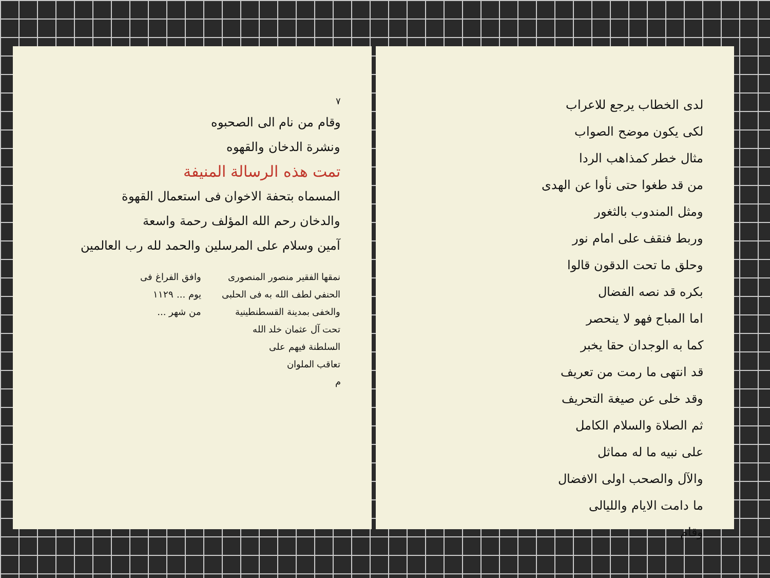لدى الخطاب يرجع للاعراب
لكى يكون موضح الصواب
مثال خطر كمذاهب الردا
من قد طغوا حتى نأوا عن الهدى
ومثل المندوب بالثغور
وربط فنقف على امام نور
وحلق ما تحت الدقون قالوا
بكره قد نصه الفضال
اما المباح فهو لا ينحصر
كما به الوجدان حقا يخبر
قد انتهى ما رمت من تعريف
وقد خلى عن صيغة التحريف
ثم الصلاة والسلام الكامل
على نبيه ما له مماثل
والآل والصحب اولى الافضال
ما دامت الايام والليالى
وقام
٧
وقام من نام الى الصحبوه
ونشرة الدخان والقهوه
تمت هذه الرسالة المنيفة
المسماه بتحفة الاخوان فى استعمال القهوة
والدخان رحم الله المؤلف رحمة واسعة
آمين وسلام على المرسلين والحمد لله رب العالمين
نمقها الفقير منصور المنصورى
الحنفي لطف الله به فى الحلبى
والخفى بمدينة القسطنطينية
تحت آل عثمان خلد الله
السلطنة فيهم على
تعاقب الملوان
م
وافق الفراغ فى
يوم ... ١١٢٩
من شهر ...